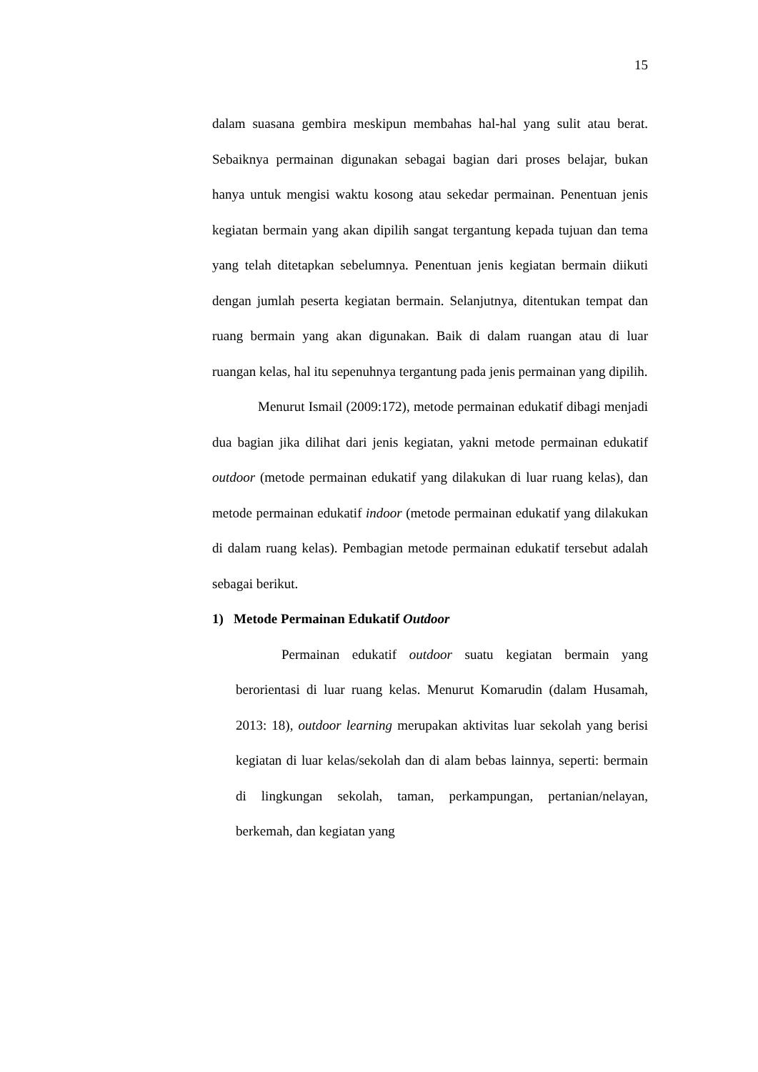15
dalam suasana gembira meskipun membahas hal-hal yang sulit atau berat. Sebaiknya permainan digunakan sebagai bagian dari proses belajar, bukan hanya untuk mengisi waktu kosong atau sekedar permainan. Penentuan jenis kegiatan bermain yang akan dipilih sangat tergantung kepada tujuan dan tema yang telah ditetapkan sebelumnya. Penentuan jenis kegiatan bermain diikuti dengan jumlah peserta kegiatan bermain. Selanjutnya, ditentukan tempat dan ruang bermain yang akan digunakan. Baik di dalam ruangan atau di luar ruangan kelas, hal itu sepenuhnya tergantung pada jenis permainan yang dipilih.
Menurut Ismail (2009:172), metode permainan edukatif dibagi menjadi dua bagian jika dilihat dari jenis kegiatan, yakni metode permainan edukatif outdoor (metode permainan edukatif yang dilakukan di luar ruang kelas), dan metode permainan edukatif indoor (metode permainan edukatif yang dilakukan di dalam ruang kelas). Pembagian metode permainan edukatif tersebut adalah sebagai berikut.
1) Metode Permainan Edukatif Outdoor
Permainan edukatif outdoor suatu kegiatan bermain yang berorientasi di luar ruang kelas. Menurut Komarudin (dalam Husamah, 2013: 18), outdoor learning merupakan aktivitas luar sekolah yang berisi kegiatan di luar kelas/sekolah dan di alam bebas lainnya, seperti: bermain di lingkungan sekolah, taman, perkampungan, pertanian/nelayan, berkemah, dan kegiatan yang